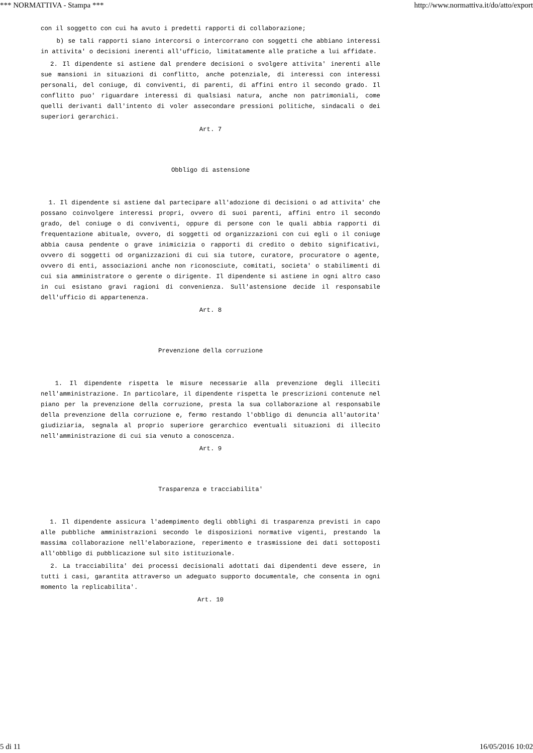*** NORMATTIVA - Stampa *** http://www.normattiva.it/do/atto/export
con il soggetto con cui ha avuto i predetti rapporti di collaborazione;
b) se tali rapporti siano intercorsi o intercorrano con soggetti che abbiano interessi in attivita' o decisioni inerenti all'ufficio, limitatamente alle pratiche a lui affidate.
2. Il dipendente si astiene dal prendere decisioni o svolgere attivita' inerenti alle sue mansioni in situazioni di conflitto, anche potenziale, di interessi con interessi personali, del coniuge, di conviventi, di parenti, di affini entro il secondo grado. Il conflitto puo' riguardare interessi di qualsiasi natura, anche non patrimoniali, come quelli derivanti dall'intento di voler assecondare pressioni politiche, sindacali o dei superiori gerarchici.
Art. 7
Obbligo di astensione
1. Il dipendente si astiene dal partecipare all'adozione di decisioni o ad attivita' che possano coinvolgere interessi propri, ovvero di suoi parenti, affini entro il secondo grado, del coniuge o di conviventi, oppure di persone con le quali abbia rapporti di frequentazione abituale, ovvero, di soggetti od organizzazioni con cui egli o il coniuge abbia causa pendente o grave inimicizia o rapporti di credito o debito significativi, ovvero di soggetti od organizzazioni di cui sia tutore, curatore, procuratore o agente, ovvero di enti, associazioni anche non riconosciute, comitati, societa' o stabilimenti di cui sia amministratore o gerente o dirigente. Il dipendente si astiene in ogni altro caso in cui esistano gravi ragioni di convenienza. Sull'astensione decide il responsabile dell'ufficio di appartenenza.
Art. 8
Prevenzione della corruzione
1. Il dipendente rispetta le misure necessarie alla prevenzione degli illeciti nell'amministrazione. In particolare, il dipendente rispetta le prescrizioni contenute nel piano per la prevenzione della corruzione, presta la sua collaborazione al responsabile della prevenzione della corruzione e, fermo restando l'obbligo di denuncia all'autorita' giudiziaria, segnala al proprio superiore gerarchico eventuali situazioni di illecito nell'amministrazione di cui sia venuto a conoscenza.
Art. 9
Trasparenza e tracciabilita'
1. Il dipendente assicura l'adempimento degli obblighi di trasparenza previsti in capo alle pubbliche amministrazioni secondo le disposizioni normative vigenti, prestando la massima collaborazione nell'elaborazione, reperimento e trasmissione dei dati sottoposti all'obbligo di pubblicazione sul sito istituzionale.
2. La tracciabilita' dei processi decisionali adottati dai dipendenti deve essere, in tutti i casi, garantita attraverso un adeguato supporto documentale, che consenta in ogni momento la replicabilita'.
Art. 10
5 di 11 16/05/2016 10:02